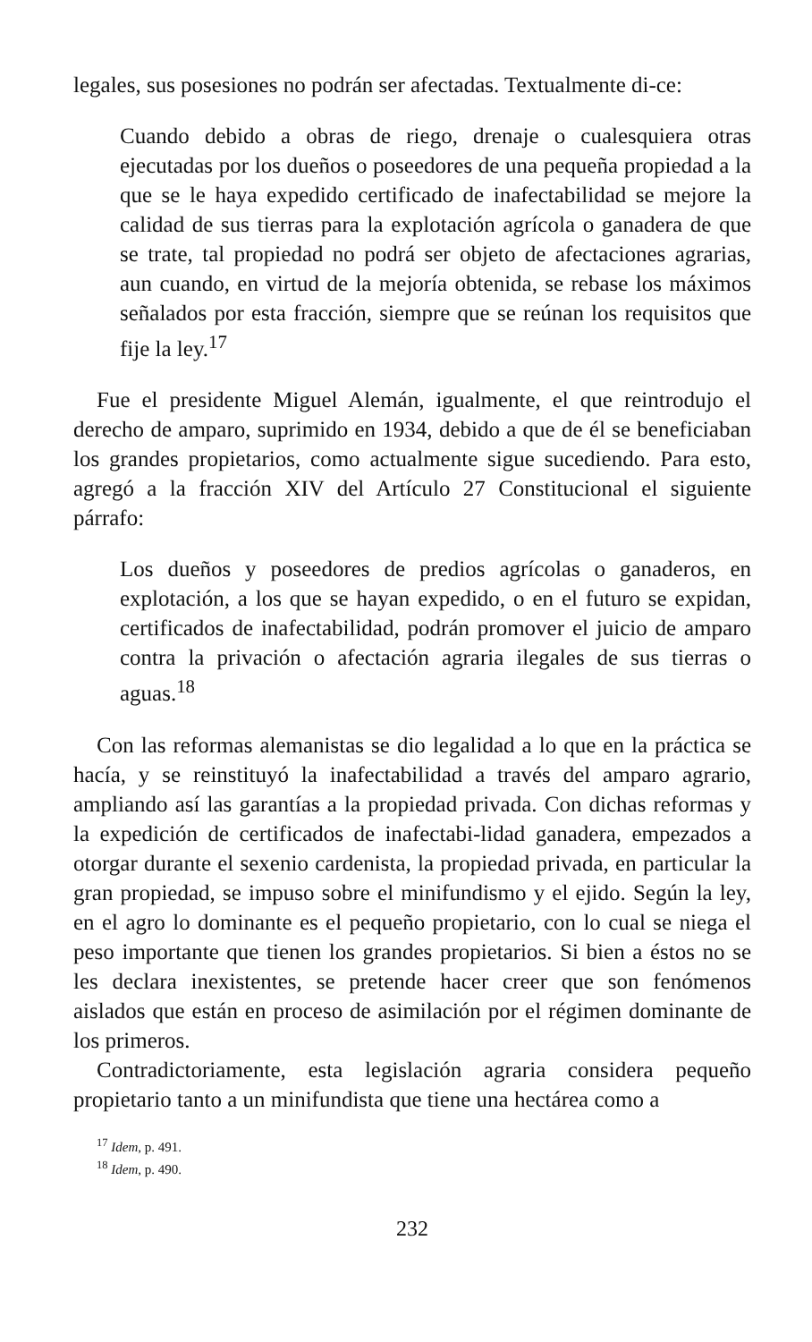legales, sus posesiones no podrán ser afectadas. Textualmente di-ce:
Cuando debido a obras de riego, drenaje o cualesquiera otras ejecutadas por los dueños o poseedores de una pequeña propiedad a la que se le haya expedido certificado de inafectabilidad se mejore la calidad de sus tierras para la explotación agrícola o ganadera de que se trate, tal propiedad no podrá ser objeto de afectaciones agrarias, aun cuando, en virtud de la mejoría obtenida, se rebase los máximos señalados por esta fracción, siempre que se reúnan los requisitos que fije la ley.<sup>17</sup>
Fue el presidente Miguel Alemán, igualmente, el que reintrodujo el derecho de amparo, suprimido en 1934, debido a que de él se beneficiaban los grandes propietarios, como actualmente sigue sucediendo. Para esto, agregó a la fracción XIV del Artículo 27 Constitucional el siguiente párrafo:
Los dueños y poseedores de predios agrícolas o ganaderos, en explotación, a los que se hayan expedido, o en el futuro se expidan, certificados de inafectabilidad, podrán promover el juicio de amparo contra la privación o afectación agraria ilegales de sus tierras o aguas.<sup>18</sup>
Con las reformas alemanistas se dio legalidad a lo que en la práctica se hacía, y se reinstituyó la inafectabilidad a través del amparo agrario, ampliando así las garantías a la propiedad privada. Con dichas reformas y la expedición de certificados de inafectabi-lidad ganadera, empezados a otorgar durante el sexenio cardenista, la propiedad privada, en particular la gran propiedad, se impuso sobre el minifundismo y el ejido. Según la ley, en el agro lo dominante es el pequeño propietario, con lo cual se niega el peso importante que tienen los grandes propietarios. Si bien a éstos no se les declara inexistentes, se pretende hacer creer que son fenómenos aislados que están en proceso de asimilación por el régimen dominante de los primeros.
Contradictoriamente, esta legislación agraria considera pequeño propietario tanto a un minifundista que tiene una hectárea como a
<sup>17</sup> Idem, p. 491.
<sup>18</sup> Idem, p. 490.
232